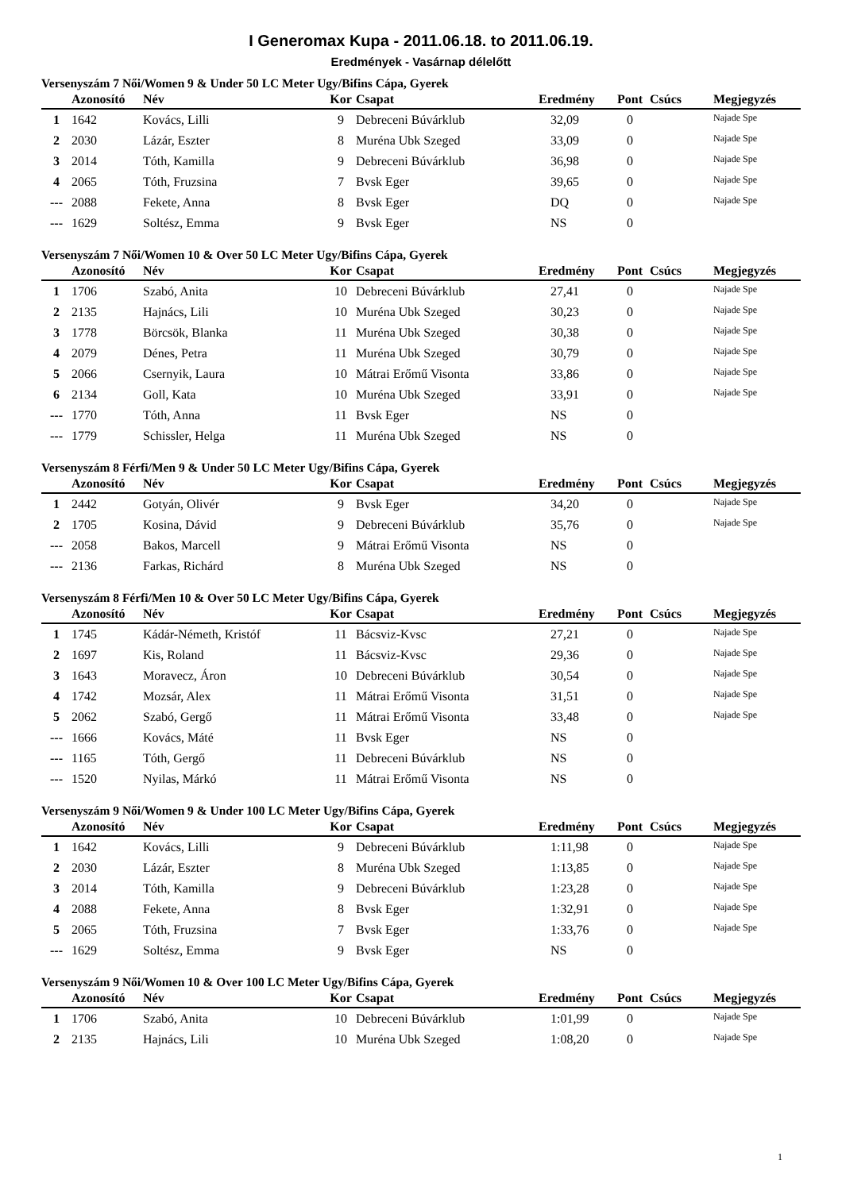I Generomax Kupa - 2011.06.18. to 2011.06.19.
Eredmények - Vasárnap délelőtt
Versenyszám 7 Női/Women 9 & Under 50 LC Meter Ugy/Bifins Cápa, Gyerek
| | Azonosító | Név | Kor | Csapat | Eredmény | Pont | Csúcs | Megjegyzés |
| --- | --- | --- | --- | --- | --- | --- | --- | --- |
| 1 | 1642 | Kovács, Lilli | 9 | Debreceni Búvárklub | 32,09 | 0 | | Najade Spe |
| 2 | 2030 | Lázár, Eszter | 8 | Muréna Ubk Szeged | 33,09 | 0 | | Najade Spe |
| 3 | 2014 | Tóth, Kamilla | 9 | Debreceni Búvárklub | 36,98 | 0 | | Najade Spe |
| 4 | 2065 | Tóth, Fruzsina | 7 | Bvsk Eger | 39,65 | 0 | | Najade Spe |
| --- | 2088 | Fekete, Anna | 8 | Bvsk Eger | DQ | 0 | | Najade Spe |
| --- | 1629 | Soltész, Emma | 9 | Bvsk Eger | NS | 0 | | |
Versenyszám 7 Női/Women 10 & Over 50 LC Meter Ugy/Bifins Cápa, Gyerek
| | Azonosító | Név | Kor | Csapat | Eredmény | Pont | Csúcs | Megjegyzés |
| --- | --- | --- | --- | --- | --- | --- | --- | --- |
| 1 | 1706 | Szabó, Anita | 10 | Debreceni Búvárklub | 27,41 | 0 | | Najade Spe |
| 2 | 2135 | Hajnács, Lili | 10 | Muréna Ubk Szeged | 30,23 | 0 | | Najade Spe |
| 3 | 1778 | Börcsök, Blanka | 11 | Muréna Ubk Szeged | 30,38 | 0 | | Najade Spe |
| 4 | 2079 | Dénes, Petra | 11 | Muréna Ubk Szeged | 30,79 | 0 | | Najade Spe |
| 5 | 2066 | Csernyik, Laura | 10 | Mátrai Erőmű Visonta | 33,86 | 0 | | Najade Spe |
| 6 | 2134 | Goll, Kata | 10 | Muréna Ubk Szeged | 33,91 | 0 | | Najade Spe |
| --- | 1770 | Tóth, Anna | 11 | Bvsk Eger | NS | 0 | | |
| --- | 1779 | Schissler, Helga | 11 | Muréna Ubk Szeged | NS | 0 | | |
Versenyszám 8 Férfi/Men 9 & Under 50 LC Meter Ugy/Bifins Cápa, Gyerek
| | Azonosító | Név | Kor | Csapat | Eredmény | Pont | Csúcs | Megjegyzés |
| --- | --- | --- | --- | --- | --- | --- | --- | --- |
| 1 | 2442 | Gotyán, Olivér | 9 | Bvsk Eger | 34,20 | 0 | | Najade Spe |
| 2 | 1705 | Kosina, Dávid | 9 | Debreceni Búvárklub | 35,76 | 0 | | Najade Spe |
| --- | 2058 | Bakos, Marcell | 9 | Mátrai Erőmű Visonta | NS | 0 | | |
| --- | 2136 | Farkas, Richárd | 8 | Muréna Ubk Szeged | NS | 0 | | |
Versenyszám 8 Férfi/Men 10 & Over 50 LC Meter Ugy/Bifins Cápa, Gyerek
| | Azonosító | Név | Kor | Csapat | Eredmény | Pont | Csúcs | Megjegyzés |
| --- | --- | --- | --- | --- | --- | --- | --- | --- |
| 1 | 1745 | Kádár-Németh, Kristóf | 11 | Bácsviz-Kvsc | 27,21 | 0 | | Najade Spe |
| 2 | 1697 | Kis, Roland | 11 | Bácsviz-Kvsc | 29,36 | 0 | | Najade Spe |
| 3 | 1643 | Moravecz, Áron | 10 | Debreceni Búvárklub | 30,54 | 0 | | Najade Spe |
| 4 | 1742 | Mozsár, Alex | 11 | Mátrai Erőmű Visonta | 31,51 | 0 | | Najade Spe |
| 5 | 2062 | Szabó, Gergő | 11 | Mátrai Erőmű Visonta | 33,48 | 0 | | Najade Spe |
| --- | 1666 | Kovács, Máté | 11 | Bvsk Eger | NS | 0 | | |
| --- | 1165 | Tóth, Gergő | 11 | Debreceni Búvárklub | NS | 0 | | |
| --- | 1520 | Nyilas, Márkó | 11 | Mátrai Erőmű Visonta | NS | 0 | | |
Versenyszám 9 Női/Women 9 & Under 100 LC Meter Ugy/Bifins Cápa, Gyerek
| | Azonosító | Név | Kor | Csapat | Eredmény | Pont | Csúcs | Megjegyzés |
| --- | --- | --- | --- | --- | --- | --- | --- | --- |
| 1 | 1642 | Kovács, Lilli | 9 | Debreceni Búvárklub | 1:11,98 | 0 | | Najade Spe |
| 2 | 2030 | Lázár, Eszter | 8 | Muréna Ubk Szeged | 1:13,85 | 0 | | Najade Spe |
| 3 | 2014 | Tóth, Kamilla | 9 | Debreceni Búvárklub | 1:23,28 | 0 | | Najade Spe |
| 4 | 2088 | Fekete, Anna | 8 | Bvsk Eger | 1:32,91 | 0 | | Najade Spe |
| 5 | 2065 | Tóth, Fruzsina | 7 | Bvsk Eger | 1:33,76 | 0 | | Najade Spe |
| --- | 1629 | Soltész, Emma | 9 | Bvsk Eger | NS | 0 | | |
Versenyszám 9 Női/Women 10 & Over 100 LC Meter Ugy/Bifins Cápa, Gyerek
| | Azonosító | Név | Kor | Csapat | Eredmény | Pont | Csúcs | Megjegyzés |
| --- | --- | --- | --- | --- | --- | --- | --- | --- |
| 1 | 1706 | Szabó, Anita | 10 | Debreceni Búvárklub | 1:01,99 | 0 | | Najade Spe |
| 2 | 2135 | Hajnács, Lili | 10 | Muréna Ubk Szeged | 1:08,20 | 0 | | Najade Spe |
1